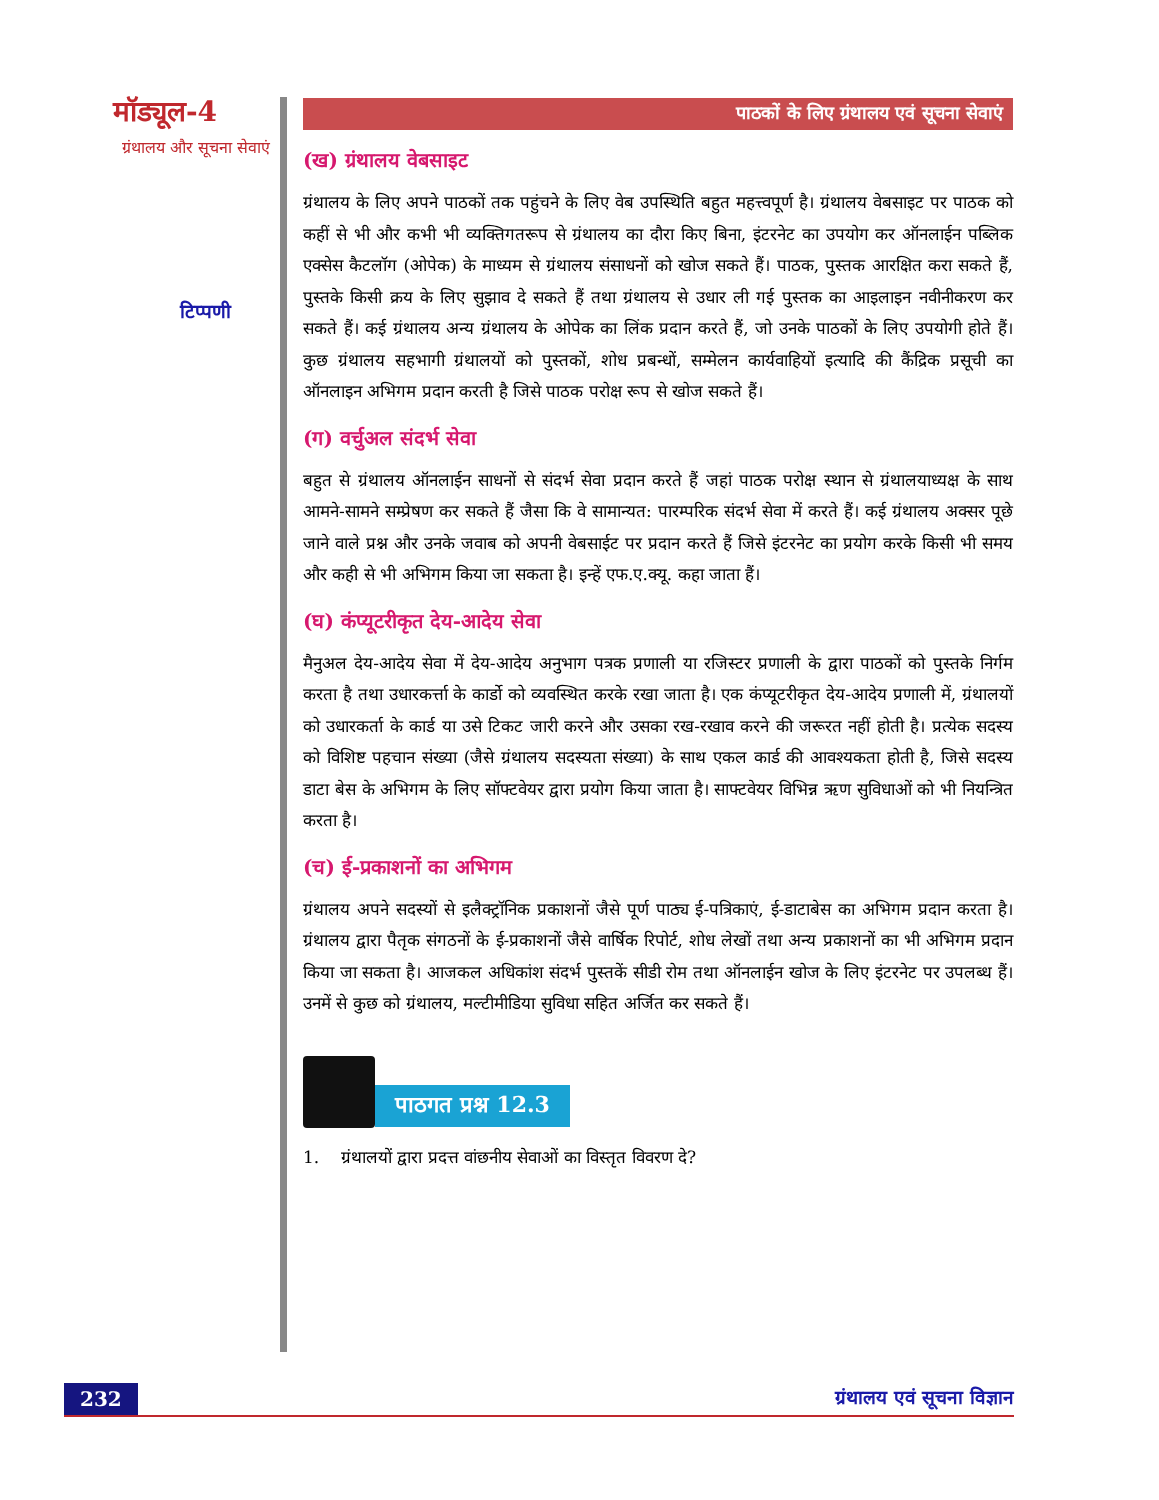मॉड्यूल-4
ग्रंथालय और सूचना सेवाएं
टिप्पणी
पाठकों के लिए ग्रंथालय एवं सूचना सेवाएं
(ख) ग्रंथालय वेबसाइट
ग्रंथालय के लिए अपने पाठकों तक पहुंचने के लिए वेब उपस्थिति बहुत महत्त्वपूर्ण है। ग्रंथालय वेबसाइट पर पाठक को कहीं से भी और कभी भी व्यक्तिगतरूप से ग्रंथालय का दौरा किए बिना, इंटरनेट का उपयोग कर ऑनलाईन पब्लिक एक्सेस कैटलॉग (ओपेक) के माध्यम से ग्रंथालय संसाधनों को खोज सकते हैं। पाठक, पुस्तक आरक्षित करा सकते हैं, पुस्तके किसी क्रय के लिए सुझाव दे सकते हैं तथा ग्रंथालय से उधार ली गई पुस्तक का आइलाइन नवीनीकरण कर सकते हैं। कई ग्रंथालय अन्य ग्रंथालय के ओपेक का लिंक प्रदान करते हैं, जो उनके पाठकों के लिए उपयोगी होते हैं। कुछ ग्रंथालय सहभागी ग्रंथालयों को पुस्तकों, शोध प्रबन्धों, सम्मेलन कार्यवाहियों इत्यादि की कैंद्रिक प्रसूची का ऑनलाइन अभिगम प्रदान करती है जिसे पाठक परोक्ष रूप से खोज सकते हैं।
(ग) वर्चुअल संदर्भ सेवा
बहुत से ग्रंथालय ऑनलाईन साधनों से संदर्भ सेवा प्रदान करते हैं जहां पाठक परोक्ष स्थान से ग्रंथालयाध्यक्ष के साथ आमने-सामने सम्प्रेषण कर सकते हैं जैसा कि वे सामान्यत: पारम्परिक संदर्भ सेवा में करते हैं। कई ग्रंथालय अक्सर पूछे जाने वाले प्रश्न और उनके जवाब को अपनी वेबसाईट पर प्रदान करते हैं जिसे इंटरनेट का प्रयोग करके किसी भी समय और कही से भी अभिगम किया जा सकता है। इन्हें एफ.ए.क्यू. कहा जाता हैं।
(घ) कंप्यूटरीकृत देय-आदेय सेवा
मैनुअल देय-आदेय सेवा में देय-आदेय अनुभाग पत्रक प्रणाली या रजिस्टर प्रणाली के द्वारा पाठकों को पुस्तके निर्गम करता है तथा उधारकर्त्ता के कार्डो को व्यवस्थित करके रखा जाता है। एक कंप्यूटरीकृत देय-आदेय प्रणाली में, ग्रंथालयों को उधारकर्ता के कार्ड या उसे टिकट जारी करने और उसका रख-रखाव करने की जरूरत नहीं होती है। प्रत्येक सदस्य को विशिष्ट पहचान संख्या (जैसे ग्रंथालय सदस्यता संख्या) के साथ एकल कार्ड की आवश्यकता होती है, जिसे सदस्य डाटा बेस के अभिगम के लिए सॉफ्टवेयर द्वारा प्रयोग किया जाता है। साफ्टवेयर विभिन्न ऋण सुविधाओं को भी नियन्त्रित करता है।
(च) ई-प्रकाशनों का अभिगम
ग्रंथालय अपने सदस्यों से इलैक्ट्रॉनिक प्रकाशनों जैसे पूर्ण पाठ्य ई-पत्रिकाएं, ई-डाटाबेस का अभिगम प्रदान करता है। ग्रंथालय द्वारा पैतृक संगठनों के ई-प्रकाशनों जैसे वार्षिक रिपोर्ट, शोध लेखों तथा अन्य प्रकाशनों का भी अभिगम प्रदान किया जा सकता है। आजकल अधिकांश संदर्भ पुस्तकें सीडी रोम तथा ऑनलाईन खोज के लिए इंटरनेट पर उपलब्ध हैं। उनमें से कुछ को ग्रंथालय, मल्टीमीडिया सुविधा सहित अर्जित कर सकते हैं।
पाठगत प्रश्न 12.3
1. ग्रंथालयों द्वारा प्रदत्त वांछनीय सेवाओं का विस्तृत विवरण दे?
232 ग्रंथालय एवं सूचना विज्ञान